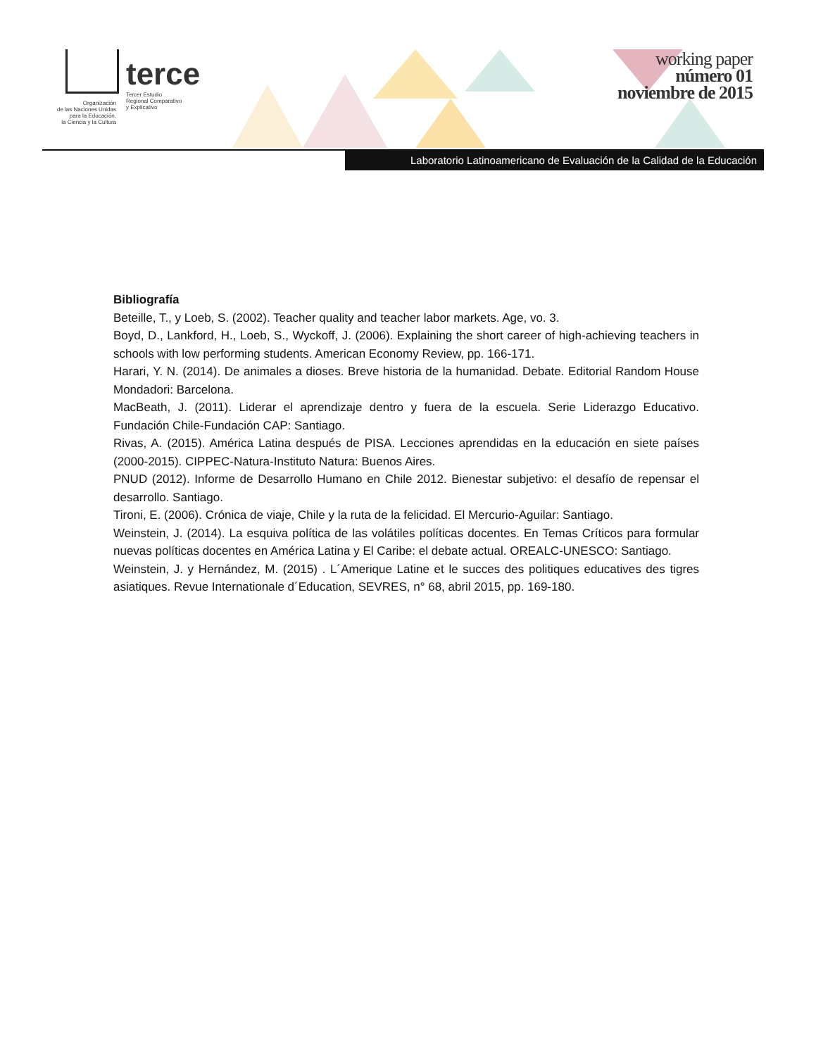Organización
de las Naciones Unidas
para la Educación,
la Ciencia y la Cultura
terce
Tercer Estudio
Regional Comparativo
y Explicativo
working paper
número 01
noviembre de 2015
Laboratorio Latinoamericano de Evaluación de la Calidad de la Educación
Bibliografía
Beteille, T., y Loeb, S. (2002). Teacher quality and teacher labor markets. Age, vo. 3.
Boyd, D., Lankford, H., Loeb, S., Wyckoff, J. (2006). Explaining the short career of high-achieving teachers in schools with low performing students. American Economy Review, pp. 166-171.
Harari, Y. N. (2014). De animales a dioses. Breve historia de la humanidad. Debate. Editorial Random House Mondadori: Barcelona.
MacBeath, J. (2011). Liderar el aprendizaje dentro y fuera de la escuela. Serie Liderazgo Educativo. Fundación Chile-Fundación CAP: Santiago.
Rivas, A. (2015). América Latina después de PISA. Lecciones aprendidas en la educación en siete países (2000-2015). CIPPEC-Natura-Instituto Natura: Buenos Aires.
PNUD (2012). Informe de Desarrollo Humano en Chile 2012. Bienestar subjetivo: el desafío de repensar el desarrollo. Santiago.
Tironi, E. (2006). Crónica de viaje, Chile y la ruta de la felicidad. El Mercurio-Aguilar: Santiago.
Weinstein, J. (2014). La esquiva política de las volátiles políticas docentes. En Temas Críticos para formular nuevas políticas docentes en América Latina y El Caribe: el debate actual. OREALC-UNESCO: Santiago.
Weinstein, J. y Hernández, M. (2015) . L´Amerique Latine et le succes des politiques educatives des tigres asiatiques. Revue Internationale d´Education, SEVRES, n° 68, abril 2015, pp. 169-180.